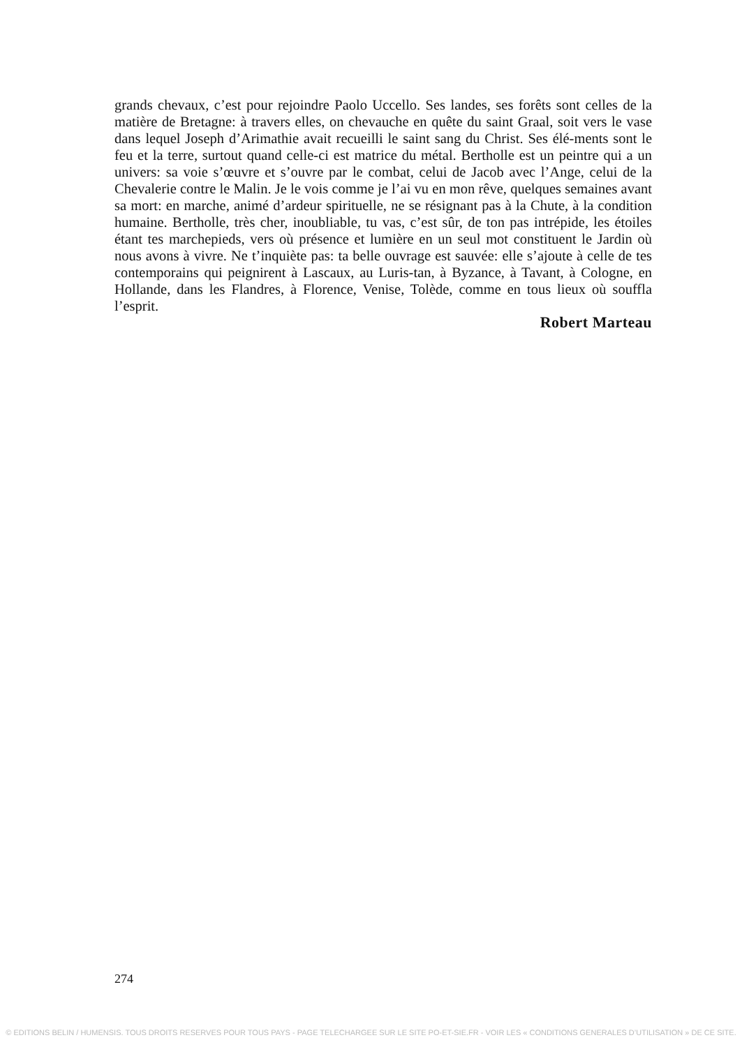grands chevaux, c’est pour rejoindre Paolo Uccello. Ses landes, ses forêts sont celles de la matière de Bretagne: à travers elles, on chevauche en quête du saint Graal, soit vers le vase dans lequel Joseph d’Arimathie avait recueilli le saint sang du Christ. Ses élé-ments sont le feu et la terre, surtout quand celle-ci est matrice du métal. Bertholle est un peintre qui a un univers: sa voie s’œuvre et s’ouvre par le combat, celui de Jacob avec l’Ange, celui de la Chevalerie contre le Malin. Je le vois comme je l’ai vu en mon rêve, quelques semaines avant sa mort: en marche, animé d’ardeur spirituelle, ne se résignant pas à la Chute, à la condition humaine. Bertholle, très cher, inoubliable, tu vas, c’est sûr, de ton pas intrépide, les étoiles étant tes marchepieds, vers où présence et lumière en un seul mot constituent le Jardin où nous avons à vivre. Ne t’inquiète pas: ta belle ouvrage est sauvée: elle s’ajoute à celle de tes contemporains qui peignirent à Lascaux, au Luris-tan, à Byzance, à Tavant, à Cologne, en Hollande, dans les Flandres, à Florence, Venise, Tolède, comme en tous lieux où souffla l’esprit.
Robert Marteau
274
© EDITIONS BELIN / HUMENSIS. TOUS DROITS RESERVES POUR TOUS PAYS - PAGE TELECHARGEE SUR LE SITE PO-ET-SIE.FR - VOIR LES « CONDITIONS GENERALES D’UTILISATION » DE CE SITE.